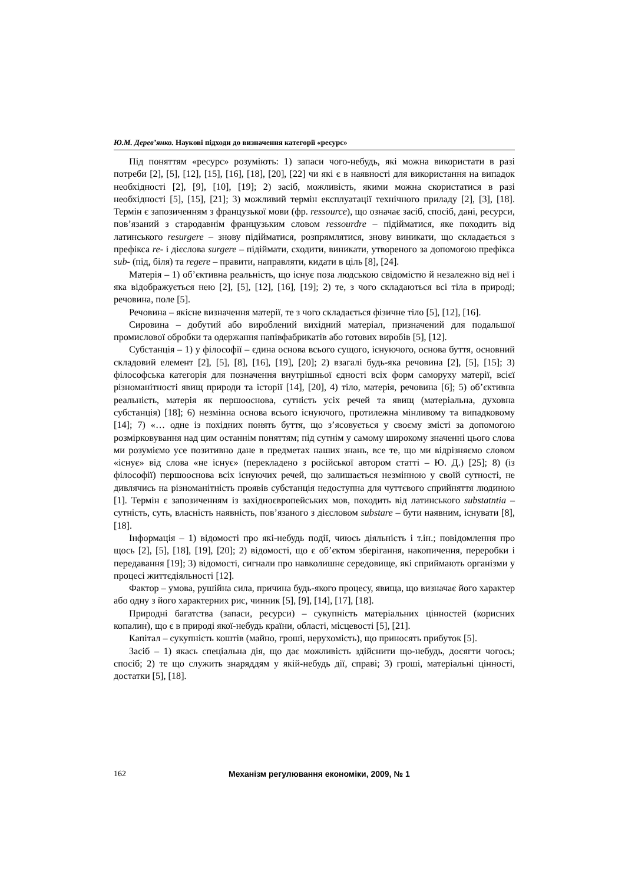Ю.М. Дерев’янко. Наукові підходи до визначення категорії «ресурс»
Під поняттям «ресурс» розуміють: 1) запаси чого-небудь, які можна використати в разі потреби [2], [5], [12], [15], [16], [18], [20], [22] чи які є в наявності для використання на випадок необхідності [2], [9], [10], [19]; 2) засіб, можливість, якими можна скористатися в разі необхідності [5], [15], [21]; 3) можливий термін експлуатації технічного приладу [2], [3], [18]. Термін є запозиченням з французької мови (фр. ressource), що означає засіб, спосіб, дані, ресурси, пов’язаний з стародавнім французьким словом ressourdre – підійматися, яке походить від латинського resurgere – знову підійматися, розпрямлятися, знову виникати, що складається з префікса re- і дієслова surgere – підіймати, сходити, виникати, утвореного за допомогою префікса sub- (під, біля) та regere – правити, направляти, кидати в ціль [8], [24].
Матерія – 1) об’єктивна реальність, що існує поза людською свідомістю й незалежно від неї і яка відображується нею [2], [5], [12], [16], [19]; 2) те, з чого складаються всі тіла в природі; речовина, поле [5].
Речовина – якісне визначення матерії, те з чого складається фізичне тіло [5], [12], [16].
Сировина – добутий або вироблений вихідний матеріал, призначений для подальшої промислової обробки та одержання напівфабрикатів або готових виробів [5], [12].
Субстанція – 1) у філософії – єдина основа всього сущого, існуючого, основа буття, основний складовий елемент [2], [5], [8], [16], [19], [20]; 2) взагалі будь-яка речовина [2], [5], [15]; 3) філософська категорія для позначення внутрішньої єдності всіх форм саморуху матерії, всієї різноманітності явищ природи та історії [14], [20], 4) тіло, матерія, речовина [6]; 5) об’єктивна реальність, матерія як першооснова, сутність усіх речей та явищ (матеріальна, духовна субстанція) [18]; 6) незмінна основа всього існуючого, протилежна мінливому та випадковому [14]; 7) «… одне із похідних понять буття, що з’ясовується у своєму змісті за допомогою розмірковування над цим останнім поняттям; під сутнім у самому широкому значенні цього слова ми розуміємо усе позитивно дане в предметах наших знань, все те, що ми відрізняємо словом «існує» від слова «не існує» (перекладено з російської автором статті – Ю. Д.) [25]; 8) (із філософії) першооснова всіх існуючих речей, що залишається незмінною у своїй сутності, не дивлячись на різноманітність проявів субстанція недоступна для чуттєвого сприйняття людиною [1]. Термін є запозиченням із західноєвропейських мов, походить від латинського substatntia – сутність, суть, власність наявність, пов’язаного з дієсловом substare – бути наявним, існувати [8], [18].
Інформація – 1) відомості про які-небудь події, чиюсь діяльність і т.ін.; повідомлення про щось [2], [5], [18], [19], [20]; 2) відомості, що є об’єктом зберігання, накопичення, переробки і передавання [19]; 3) відомості, сигнали про навколишнє середовище, які сприймають організми у процесі життєдіяльності [12].
Фактор – умова, рушійна сила, причина будь-якого процесу, явища, що визначає його характер або одну з його характерних рис, чинник [5], [9], [14], [17], [18].
Природні багатства (запаси, ресурси) – сукупність матеріальних цінностей (корисних копалин), що є в природі якої-небудь країни, області, місцевості [5], [21].
Капітал – сукупність коштів (майно, гроші, нерухомість), що приносять прибуток [5].
Засіб – 1) якась спеціальна дія, що дає можливість здійснити що-небудь, досягти чогось; спосіб; 2) те що служить знаряддям у якій-небудь дії, справі; 3) гроші, матеріальні цінності, достатки [5], [18].
162 Механізм регулювання економіки, 2009, № 1